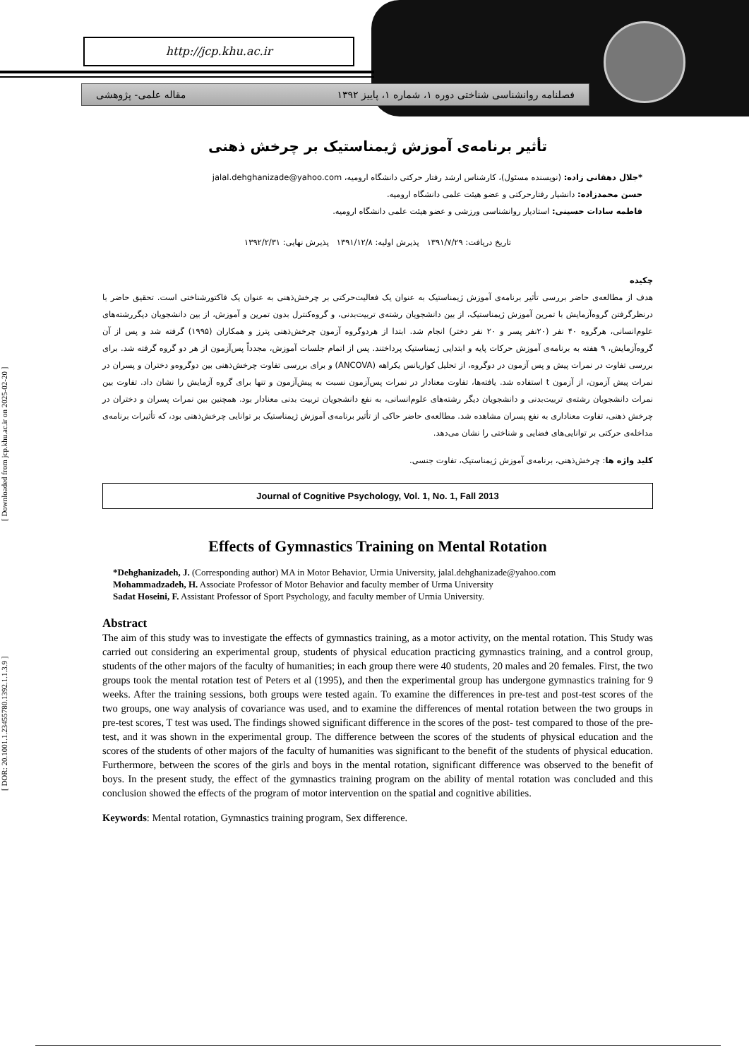http://jcp.khu.ac.ir
مقاله علمی- پژوهشی فصلنامه روانشناسی شناختی دوره ۱، شماره ۱، پاییز ۱۳۹۲
[ DOR: 20.1001.1.23455780.1392.1.1.3.9 ] [ Downloaded from jcp.khu.ac.ir on 2025-02-20 ]
تأثیر برنامه‌ی آموزش ژیمناستیک بر چرخش ذهنی
*جلال دهقانی زاده: (نویسنده مسئول)، کارشناس ارشد رفتار حرکتی دانشگاه ارومیه، jalal.dehghanizade@yahoo.com
حسن محمدزاده: دانشیار رفتارحرکتی و عضو هیئت علمی دانشگاه ارومیه.
فاطمه سادات حسینی: استادیار روانشناسی ورزشی و عضو هیئت علمی دانشگاه ارومیه.
تاریخ دریافت: ۱۳۹۱/۷/۲۹ پذیرش اولیه: ۱۳۹۱/۱۲/۸ پذیرش نهایی: ۱۳۹۲/۲/۳۱
چکیده
هدف از مطالعه‌ی حاضر بررسی تأثیر برنامه‌ی آموزش ژیمناستیک به عنوان یک فعالیت‌حرکتی بر چرخش‌ذهنی به عنوان یک فاکتورشناختی است. تحقیق حاضر با درنظرگرفتن گروه‌آزمایش با تمرین آموزش ژیمناستیک، از بین دانشجویان رشته‌ی تربیت‌بدنی، و گروه‌کنترل بدون تمرین و آموزش، از بین دانشجویان دیگررشته‌های علوم‌انسانی، هرگروه ۴۰ نفر (۲۰نفر پسر و ۲۰ نفر دختر) انجام شد. ابتدا از هردوگروه آزمون چرخش‌ذهنی پترز و همکاران (۱۹۹۵) گرفته شد و پس از آن گروه‌آزمایش، ۹ هفته به برنامه‌ی آموزش حرکات پایه و ابتدایی ژیمناستیک پرداختند. پس از اتمام جلسات آموزش، مجدداً پس‌آزمون از هر دو گروه گرفته شد. برای بررسی تفاوت در نمرات پیش و پس آزمون در دوگروه، از تحلیل کواریانس یکراهه (ANCOVA) و برای بررسی تفاوت چرخش‌ذهنی بین دوگروه‌و دختران و پسران در نمرات پیش آزمون، از آزمون t استفاده شد. یافته‌ها، تفاوت معنادار در نمرات پس‌آزمون نسبت به پیش‌آزمون و تنها برای گروه آزمایش را نشان داد. تفاوت بین نمرات دانشجویان رشته‌ی تربیت‌بدنی و دانشجویان دیگر رشته‌های علوم‌انسانی، به نفع دانشجویان تربیت بدنی معنادار بود. همچنین بین نمرات پسران و دختران در چرخش ذهنی، تفاوت معناداری به نفع پسران مشاهده شد. مطالعه‌ی حاضر حاکی از تأثیر برنامه‌ی آموزش ژیمناستیک بر توانایی چرخش‌ذهنی بود، که تأثیرات برنامه‌ی مداخله‌ی حرکتی بر توانایی‌های فضایی و شناختی را نشان می‌دهد.
کلید واژه ها: چرخش‌ذهنی، برنامه‌ی آموزش ژیمناستیک، تفاوت جنسی.
Journal of Cognitive Psychology, Vol. 1, No. 1, Fall 2013
Effects of Gymnastics Training on Mental Rotation
*Dehghanizadeh, J. (Corresponding author) MA in Motor Behavior, Urmia University, jalal.dehghanizade@yahoo.com
Mohammadzadeh, H. Associate Professor of Motor Behavior and faculty member of Urma University
Sadat Hoseini, F. Assistant Professor of Sport Psychology, and faculty member of Urmia University.
Abstract
The aim of this study was to investigate the effects of gymnastics training, as a motor activity, on the mental rotation. This Study was carried out considering an experimental group, students of physical education practicing gymnastics training, and a control group, students of the other majors of the faculty of humanities; in each group there were 40 students, 20 males and 20 females. First, the two groups took the mental rotation test of Peters et al (1995), and then the experimental group has undergone gymnastics training for 9 weeks. After the training sessions, both groups were tested again. To examine the differences in pre-test and post-test scores of the two groups, one way analysis of covariance was used, and to examine the differences of mental rotation between the two groups in pre-test scores, T test was used. The findings showed significant difference in the scores of the post- test compared to those of the pre-test, and it was shown in the experimental group. The difference between the scores of the students of physical education and the scores of the students of other majors of the faculty of humanities was significant to the benefit of the students of physical education. Furthermore, between the scores of the girls and boys in the mental rotation, significant difference was observed to the benefit of boys. In the present study, the effect of the gymnastics training program on the ability of mental rotation was concluded and this conclusion showed the effects of the program of motor intervention on the spatial and cognitive abilities.
Keywords: Mental rotation, Gymnastics training program, Sex difference.